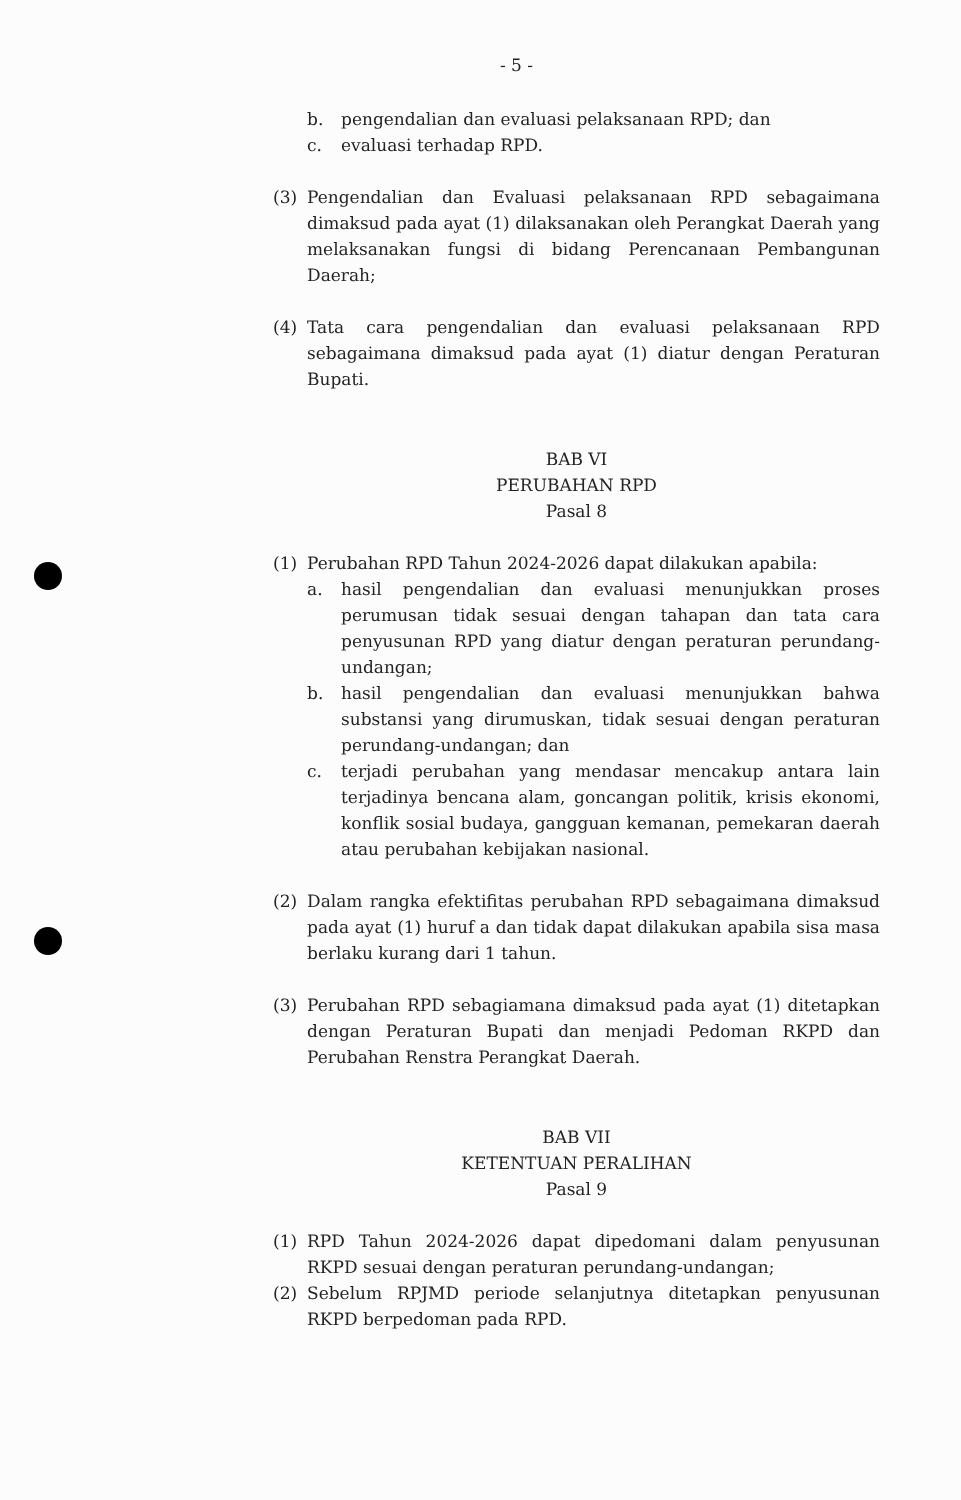- 5 -
b. pengendalian dan evaluasi pelaksanaan RPD; dan
c. evaluasi terhadap RPD.
(3) Pengendalian dan Evaluasi pelaksanaan RPD sebagaimana dimaksud pada ayat (1) dilaksanakan oleh Perangkat Daerah yang melaksanakan fungsi di bidang Perencanaan Pembangunan Daerah;
(4) Tata cara pengendalian dan evaluasi pelaksanaan RPD sebagaimana dimaksud pada ayat (1) diatur dengan Peraturan Bupati.
BAB VI
PERUBAHAN RPD
Pasal 8
(1) Perubahan RPD Tahun 2024-2026 dapat dilakukan apabila:
a. hasil pengendalian dan evaluasi menunjukkan proses perumusan tidak sesuai dengan tahapan dan tata cara penyusunan RPD yang diatur dengan peraturan perundang-undangan;
b. hasil pengendalian dan evaluasi menunjukkan bahwa substansi yang dirumuskan, tidak sesuai dengan peraturan perundang-undangan; dan
c. terjadi perubahan yang mendasar mencakup antara lain terjadinya bencana alam, goncangan politik, krisis ekonomi, konflik sosial budaya, gangguan kemanan, pemekaran daerah atau perubahan kebijakan nasional.
(2) Dalam rangka efektifitas perubahan RPD sebagaimana dimaksud pada ayat (1) huruf a dan tidak dapat dilakukan apabila sisa masa berlaku kurang dari 1 tahun.
(3) Perubahan RPD sebagiamana dimaksud pada ayat (1) ditetapkan dengan Peraturan Bupati dan menjadi Pedoman RKPD dan Perubahan Renstra Perangkat Daerah.
BAB VII
KETENTUAN PERALIHAN
Pasal 9
(1) RPD Tahun 2024-2026 dapat dipedomani dalam penyusunan RKPD sesuai dengan peraturan perundang-undangan;
(2) Sebelum RPJMD periode selanjutnya ditetapkan penyusunan RKPD berpedoman pada RPD.